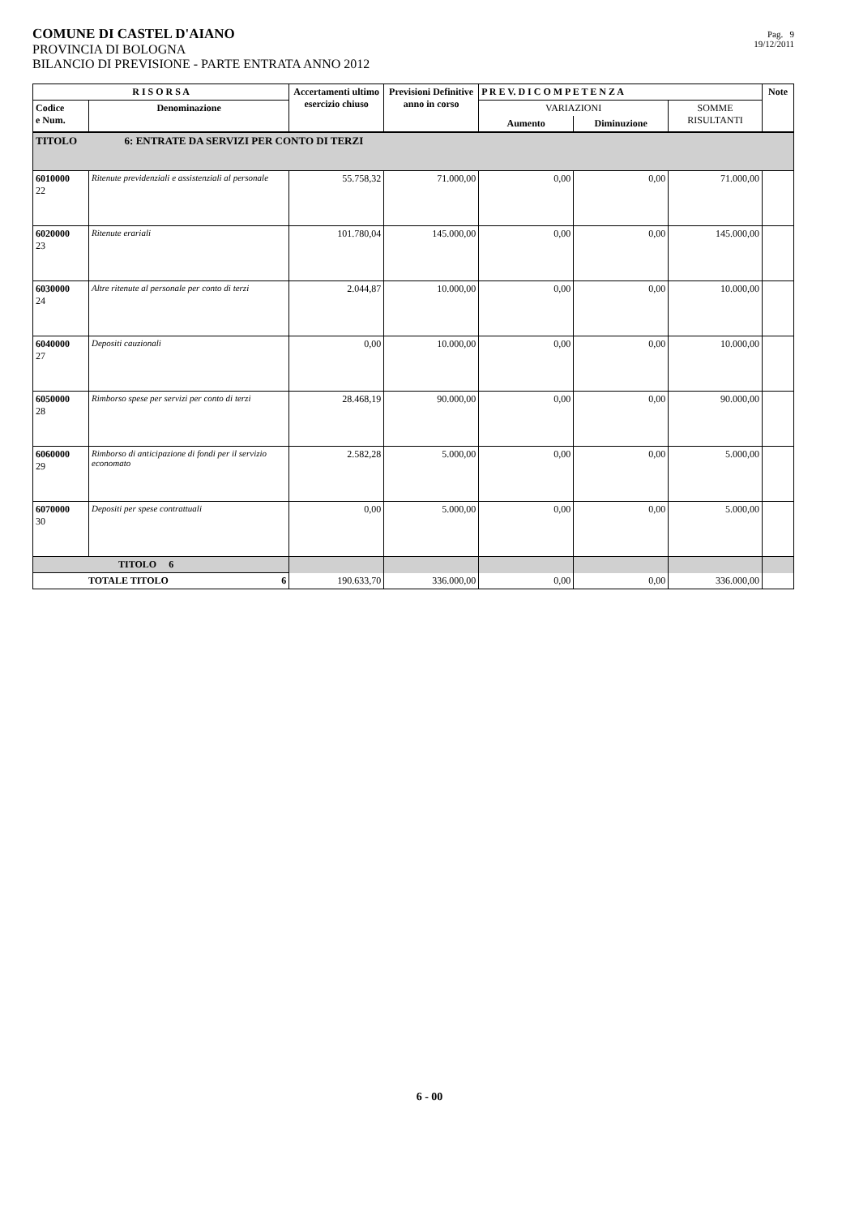COMUNE DI CASTEL D'AIANO
PROVINCIA DI BOLOGNA
BILANCIO DI PREVISIONE - PARTE ENTRATA ANNO 2012
Pag. 9
19/12/2011
| R I S O R S A | | Accertamenti ultimo esercizio chiuso | Previsioni Definitive anno in corso | P R E V. D I C O M P E T E N Z A | | | Note |
| --- | --- | --- | --- | --- | --- | --- | --- |
| Codice e Num. | Denominazione | | | VARIAZIONI | | SOMME RISULTANTI | |
| | | | | Aumento | Diminuzione | | |
| TITOLO 6: ENTRATE DA SERVIZI PER CONTO DI TERZI | | | | | | | |
| 6010000 22 | Ritenute previdenziali e assistenziali al personale | 55.758,32 | 71.000,00 | 0,00 | 0,00 | 71.000,00 | |
| 6020000 23 | Ritenute erariali | 101.780,04 | 145.000,00 | 0,00 | 0,00 | 145.000,00 | |
| 6030000 24 | Altre ritenute al personale per conto di terzi | 2.044,87 | 10.000,00 | 0,00 | 0,00 | 10.000,00 | |
| 6040000 27 | Depositi cauzionali | 0,00 | 10.000,00 | 0,00 | 0,00 | 10.000,00 | |
| 6050000 28 | Rimborso spese per servizi per conto di terzi | 28.468,19 | 90.000,00 | 0,00 | 0,00 | 90.000,00 | |
| 6060000 29 | Rimborso di anticipazione di fondi per il servizio economato | 2.582,28 | 5.000,00 | 0,00 | 0,00 | 5.000,00 | |
| 6070000 30 | Depositi per spese contrattuali | 0,00 | 5.000,00 | 0,00 | 0,00 | 5.000,00 | |
| TITOLO 6 | | | | | | | |
| TOTALE TITOLO 6 | | 190.633,70 | 336.000,00 | 0,00 | 0,00 | 336.000,00 | |
6 - 00